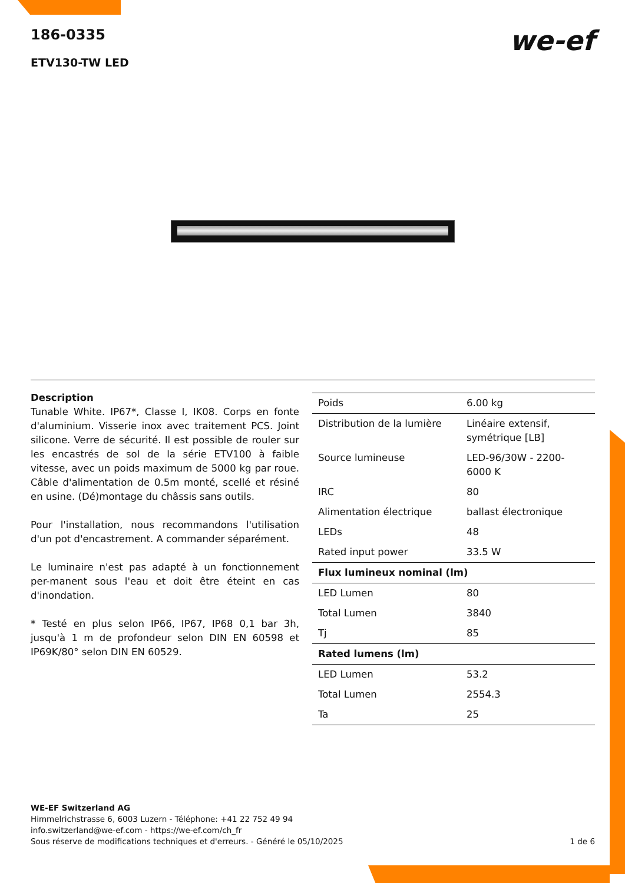186-0335
ETV130-TW LED
we-ef
Description
Tunable White. IP67*, Classe I, IK08. Corps en fonte d'aluminium. Visserie inox avec traitement PCS. Joint silicone. Verre de sécurité. Il est possible de rouler sur les encastrés de sol de la série ETV100 à faible vitesse, avec un poids maximum de 5000 kg par roue. Câble d'alimentation de 0.5m monté, scellé et résiné en usine. (Dé)montage du châssis sans outils.
Pour l'installation, nous recommandons l'utilisation d'un pot d'encastrement. A commander séparément.
Le luminaire n'est pas adapté à un fonctionnement per-manent sous l'eau et doit être éteint en cas d'inondation.
* Testé en plus selon IP66, IP67, IP68 0,1 bar 3h, jusqu'à 1 m de profondeur selon DIN EN 60598 et IP69K/80° selon DIN EN 60529.
| Poids | 6.00 kg |
| Distribution de la lumière | Linéaire extensif, symétrique [LB] |
| Source lumineuse | LED-96/30W - 2200-6000 K |
| IRC | 80 |
| Alimentation électrique | ballast électronique |
| LEDs | 48 |
| Rated input power | 33.5 W |
| Flux lumineux nominal (lm) | |
| LED Lumen | 80 |
| Total Lumen | 3840 |
| Tj | 85 |
| Rated lumens (lm) | |
| LED Lumen | 53.2 |
| Total Lumen | 2554.3 |
| Ta | 25 |
WE-EF Switzerland AG
Himmelrichstrasse 6, 6003 Luzern - Téléphone: +41 22 752 49 94
info.switzerland@we-ef.com - https://we-ef.com/ch_fr
1 de 6 Sous réserve de modifications techniques et d'erreurs. - Généré le 05/10/2025